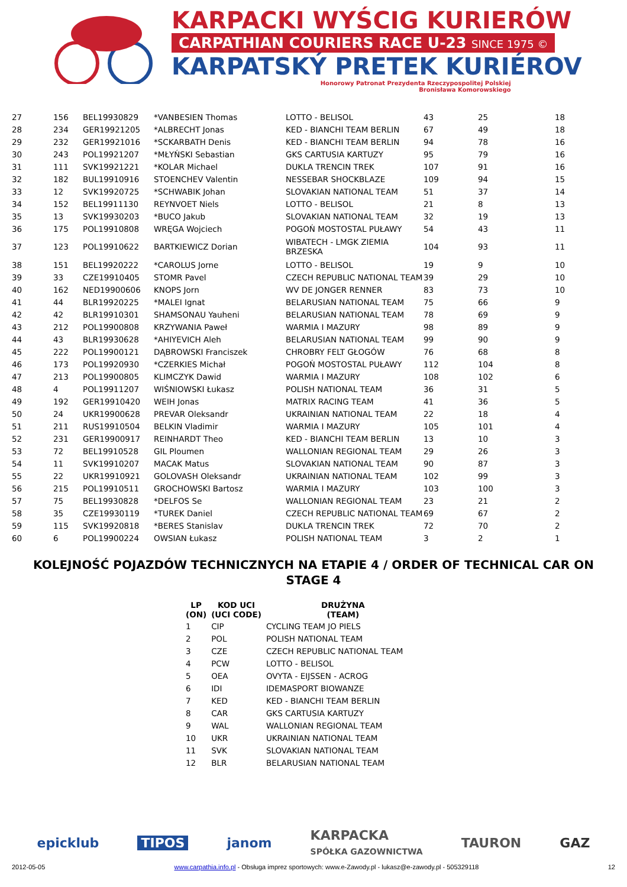KARPACKI WYŚCIG KURIERÓW
CARPATHIAN COURIERS RACE U-23 SINCE 1975 ©
KARPATSKÝ PRETEK KURIÉROV
Honorowy Patronat Prezydenta Rzeczypospolitej Polskiej
Bronisława Komorowskiego
| 27 | 156 | BEL19930829 | *VANBESIEN Thomas | LOTTO - BELISOL | 43 | 25 | 18 |
| 28 | 234 | GER19921205 | *ALBRECHT Jonas | KED - BIANCHI TEAM BERLIN | 67 | 49 | 18 |
| 29 | 232 | GER19921016 | *SCKARBATH Denis | KED - BIANCHI TEAM BERLIN | 94 | 78 | 16 |
| 30 | 243 | POL19921207 | *MŁYŃSKI Sebastian | GKS CARTUSIA KARTUZY | 95 | 79 | 16 |
| 31 | 111 | SVK19921221 | *KOLAR Michael | DUKLA TRENCIN TREK | 107 | 91 | 16 |
| 32 | 182 | BUL19910916 | STOENCHEV Valentin | NESSEBAR SHOCKBLAZE | 109 | 94 | 15 |
| 33 | 12 | SVK19920725 | *SCHWABIK Johan | SLOVAKIAN NATIONAL TEAM | 51 | 37 | 14 |
| 34 | 152 | BEL19911130 | REYNVOET Niels | LOTTO - BELISOL | 21 | 8 | 13 |
| 35 | 13 | SVK19930203 | *BUCO Jakub | SLOVAKIAN NATIONAL TEAM | 32 | 19 | 13 |
| 36 | 175 | POL19910808 | WRĘGA Wojciech | POGOŃ MOSTOSTAL PUŁAWY | 54 | 43 | 11 |
| 37 | 123 | POL19910622 | BARTKIEWICZ Dorian | WIBATECH - LMGK ZIEMIA BRZESKA | 104 | 93 | 11 |
| 38 | 151 | BEL19920222 | *CAROLUS Jorne | LOTTO - BELISOL | 19 | 9 | 10 |
| 39 | 33 | CZE19910405 | STOMR Pavel | CZECH REPUBLIC NATIONAL TEAM | 39 | 29 | 10 |
| 40 | 162 | NED19900606 | KNOPS Jorn | WV DE JONGER RENNER | 83 | 73 | 10 |
| 41 | 44 | BLR19920225 | *MALEI Ignat | BELARUSIAN NATIONAL TEAM | 75 | 66 | 9 |
| 42 | 42 | BLR19910301 | SHAMSONAU Yauheni | BELARUSIAN NATIONAL TEAM | 78 | 69 | 9 |
| 43 | 212 | POL19900808 | KRZYWANIA Paweł | WARMIA I MAZURY | 98 | 89 | 9 |
| 44 | 43 | BLR19930628 | *AHIYEVICH Aleh | BELARUSIAN NATIONAL TEAM | 99 | 90 | 9 |
| 45 | 222 | POL19900121 | DĄBROWSKI Franciszek | CHROBRY FELT GŁOGÓW | 76 | 68 | 8 |
| 46 | 173 | POL19920930 | *CZERKIES Michał | POGOŃ MOSTOSTAL PUŁAWY | 112 | 104 | 8 |
| 47 | 213 | POL19900805 | KLIMCZYK Dawid | WARMIA I MAZURY | 108 | 102 | 6 |
| 48 | 4 | POL19911207 | WIŚNIOWSKI Łukasz | POLISH NATIONAL TEAM | 36 | 31 | 5 |
| 49 | 192 | GER19910420 | WEIH Jonas | MATRIX RACING TEAM | 41 | 36 | 5 |
| 50 | 24 | UKR19900628 | PREVAR Oleksandr | UKRAINIAN NATIONAL TEAM | 22 | 18 | 4 |
| 51 | 211 | RUS19910504 | BELKIN Vladimir | WARMIA I MAZURY | 105 | 101 | 4 |
| 52 | 231 | GER19900917 | REINHARDT Theo | KED - BIANCHI TEAM BERLIN | 13 | 10 | 3 |
| 53 | 72 | BEL19910528 | GIL Ploumen | WALLONIAN REGIONAL TEAM | 29 | 26 | 3 |
| 54 | 11 | SVK19910207 | MACAK Matus | SLOVAKIAN NATIONAL TEAM | 90 | 87 | 3 |
| 55 | 22 | UKR19910921 | GOLOVASH Oleksandr | UKRAINIAN NATIONAL TEAM | 102 | 99 | 3 |
| 56 | 215 | POL19910511 | GROCHOWSKI Bartosz | WARMIA I MAZURY | 103 | 100 | 3 |
| 57 | 75 | BEL19930828 | *DELFOS Se | WALLONIAN REGIONAL TEAM | 23 | 21 | 2 |
| 58 | 35 | CZE19930119 | *TUREK Daniel | CZECH REPUBLIC NATIONAL TEAM | 69 | 67 | 2 |
| 59 | 115 | SVK19920818 | *BERES Stanislav | DUKLA TRENCIN TREK | 72 | 70 | 2 |
| 60 | 6 | POL19900224 | OWSIAN Łukasz | POLISH NATIONAL TEAM | 3 | 2 | 1 |
KOLEJNOŚĆ POJAZDÓW TECHNICZNYCH NA ETAPIE 4 / ORDER OF TECHNICAL CAR ON STAGE 4
| LP (ON) | KOD UCI (UCI CODE) | DRUŻYNA (TEAM) |
| --- | --- | --- |
| 1 | CIP | CYCLING TEAM JO PIELS |
| 2 | POL | POLISH NATIONAL TEAM |
| 3 | CZE | CZECH REPUBLIC NATIONAL TEAM |
| 4 | PCW | LOTTO - BELISOL |
| 5 | OEA | OVYTA - EIJSSEN - ACROG |
| 6 | IDI | IDEMASPORT BIOWANZE |
| 7 | KED | KED - BIANCHI TEAM BERLIN |
| 8 | CAR | GKS CARTUSIA KARTUZY |
| 9 | WAL | WALLONIAN REGIONAL TEAM |
| 10 | UKR | UKRAINIAN NATIONAL TEAM |
| 11 | SVK | SLOVAKIAN NATIONAL TEAM |
| 12 | BLR | BELARUSIAN NATIONAL TEAM |
epicklub TIPOS janom KARPACKA
SPÓŁKA GAZOWNICTWA TAURON GAZ
2012-05-05 www.carpathia.info.pl - Obsługa imprez sportowych: www.e-Zawody.pl - lukasz@e-zawody.pl - 505329118 12